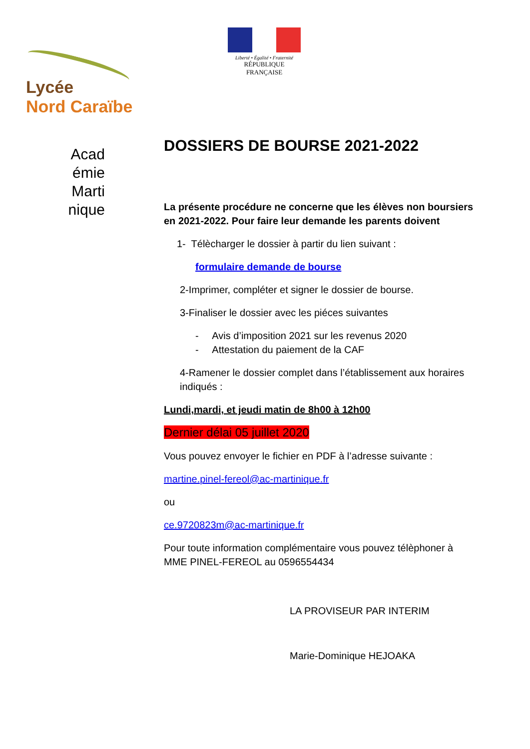Liberté • Égalité • Fraternité
RÉPUBLIQUE FRANÇAISE
Lycée
Nord Caraïbe
Acad
émie
Marti
nique
DOSSIERS DE BOURSE 2021-2022
La présente procédure ne concerne que les élèves non boursiers en 2021-2022. Pour faire leur demande les parents doivent
1- Télècharger le dossier à partir du lien suivant :
formulaire demande de bourse
2-Imprimer, compléter et signer le dossier de bourse.
3-Finaliser le dossier avec les piéces suivantes
- Avis d’imposition 2021 sur les revenus 2020
- Attestation du paiement de la CAF
4-Ramener le dossier complet dans l’établissement aux horaires indiqués :
Lundi,mardi, et jeudi matin de 8h00 à 12h00
Dernier délai 05 juillet 2020
Vous pouvez envoyer le fichier en PDF à l’adresse suivante :
martine.pinel-fereol@ac-martinique.fr
ou
ce.9720823m@ac-martinique.fr
Pour toute information complémentaire vous pouvez télèphoner à MME PINEL-FEREOL au 0596554434
LA PROVISEUR PAR INTERIM
Marie-Dominique HEJOAKA